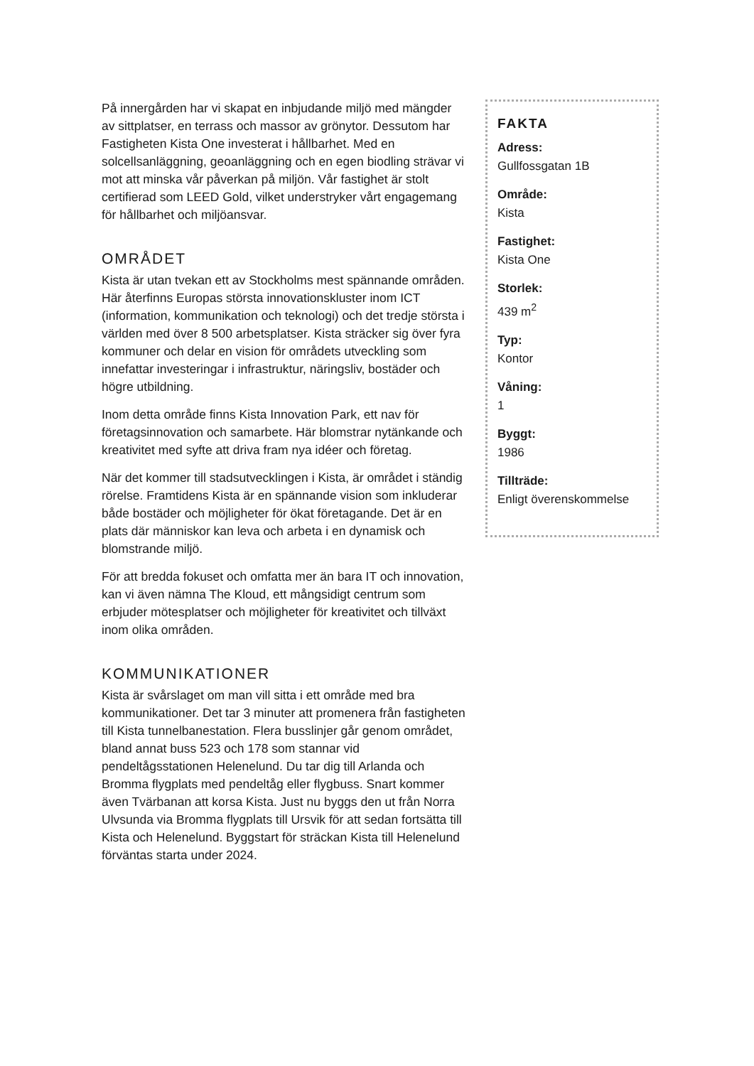På innergården har vi skapat en inbjudande miljö med mängder av sittplatser, en terrass och massor av grönytor. Dessutom har Fastigheten Kista One investerat i hållbarhet. Med en solcellsanläggning, geoanläggning och en egen biodling strävar vi mot att minska vår påverkan på miljön. Vår fastighet är stolt certifierad som LEED Gold, vilket understryker vårt engagemang för hållbarhet och miljöansvar.
OMRÅDET
Kista är utan tvekan ett av Stockholms mest spännande områden. Här återfinns Europas största innovationskluster inom ICT (information, kommunikation och teknologi) och det tredje största i världen med över 8 500 arbetsplatser. Kista sträcker sig över fyra kommuner och delar en vision för områdets utveckling som innefattar investeringar i infrastruktur, näringsliv, bostäder och högre utbildning.
Inom detta område finns Kista Innovation Park, ett nav för företagsinnovation och samarbete. Här blomstrar nytänkande och kreativitet med syfte att driva fram nya idéer och företag.
När det kommer till stadsutvecklingen i Kista, är området i ständig rörelse. Framtidens Kista är en spännande vision som inkluderar både bostäder och möjligheter för ökat företagande. Det är en plats där människor kan leva och arbeta i en dynamisk och blomstrande miljö.
För att bredda fokuset och omfatta mer än bara IT och innovation, kan vi även nämna The Kloud, ett mångsidigt centrum som erbjuder mötesplatser och möjligheter för kreativitet och tillväxt inom olika områden.
KOMMUNIKATIONER
Kista är svårslaget om man vill sitta i ett område med bra kommunikationer. Det tar 3 minuter att promenera från fastigheten till Kista tunnelbanestation. Flera busslinjer går genom området, bland annat buss 523 och 178 som stannar vid pendeltågsstationen Helenelund. Du tar dig till Arlanda och Bromma flygplats med pendeltåg eller flygbuss. Snart kommer även Tvärbanan att korsa Kista. Just nu byggs den ut från Norra Ulvsunda via Bromma flygplats till Ursvik för att sedan fortsätta till Kista och Helenelund. Byggstart för sträckan Kista till Helenelund förväntas starta under 2024.
FAKTA
Adress:
Gullfossgatan 1B
Område:
Kista
Fastighet:
Kista One
Storlek:
439 m<sup>2</sup>
Typ:
Kontor
Våning:
1
Byggt:
1986
Tillträde:
Enligt överenskommelse